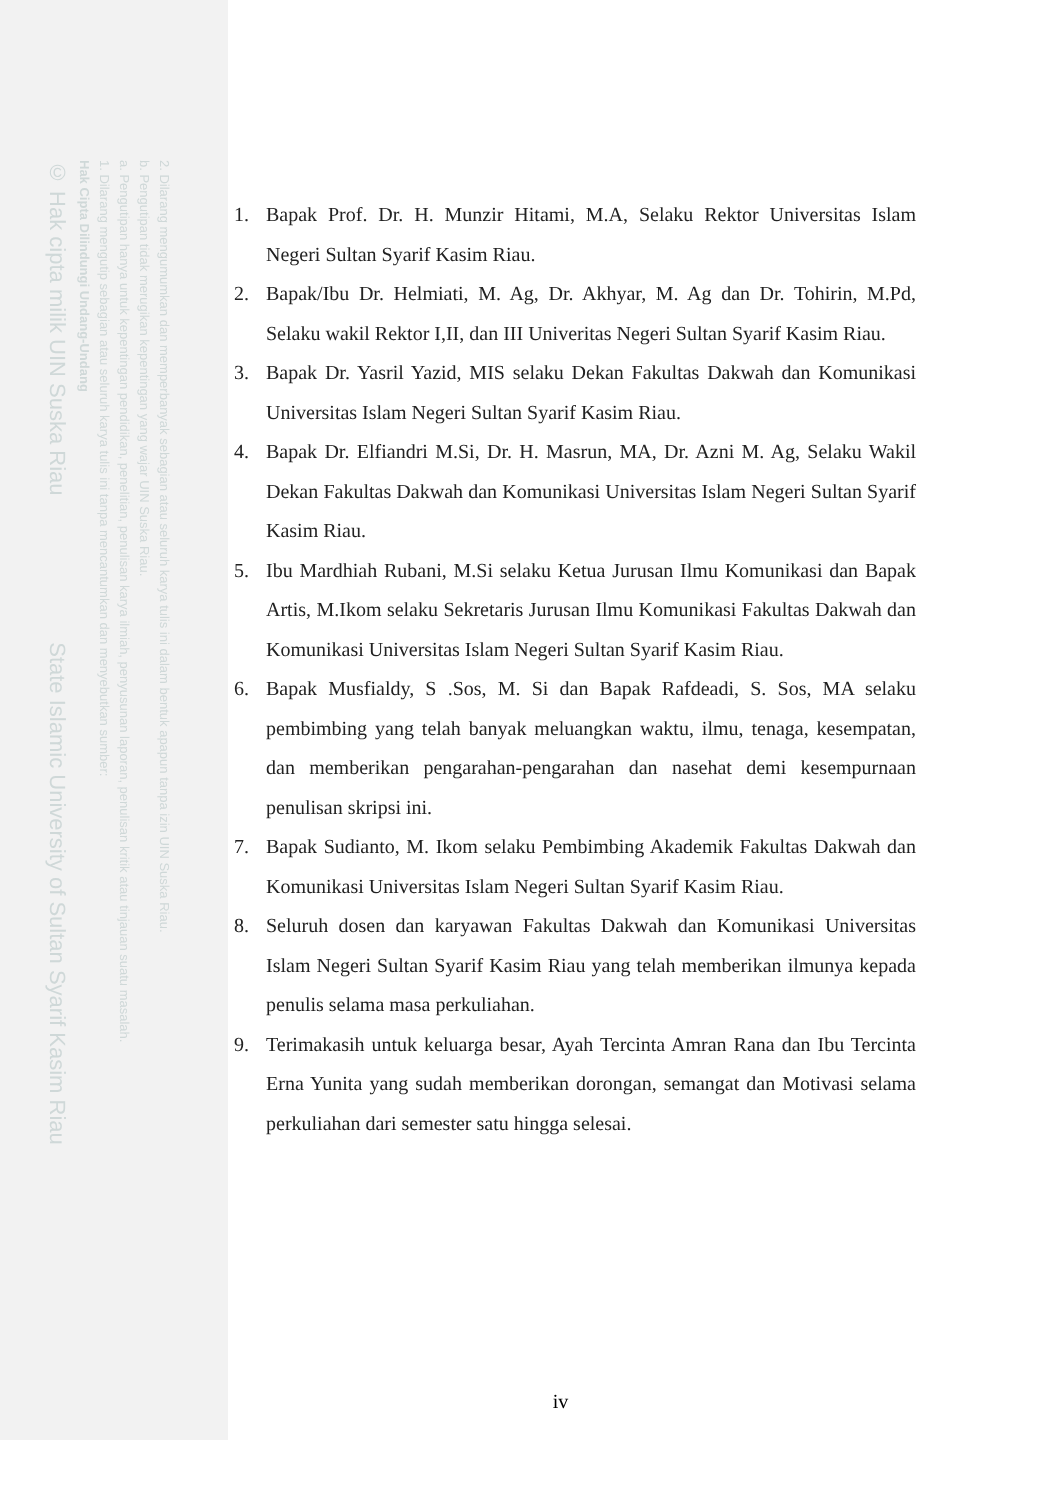2. Dilarang mengumumkan dan memperbanyak sebagian atau seluruh karya tulis ini dalam bentuk apapun tanpa izin UIN Suska Riau.
b. Pengutipan tidak merugikan kepentingan yang wajar UIN Suska Riau.
a. Pengutipan hanya untuk kepentingan pendidikan, penelitian, penulisan karya ilmiah, penyusunan laporan, penulisan kritik atau tinjauan suatu masalah.
1. Dilarang mengutip sebagian atau seluruh karya tulis ini tanpa mencantumkan dan menyebutkan sumber:
Hak Cipta Dilindungi Undang-Undang
© Hak cipta milik UIN Suska Riau State Islamic University of Sultan Syarif Kasim Riau
1. Bapak Prof. Dr. H. Munzir Hitami, M.A, Selaku Rektor Universitas Islam Negeri Sultan Syarif Kasim Riau.
2. Bapak/Ibu Dr. Helmiati, M. Ag, Dr. Akhyar, M. Ag dan Dr. Tohirin, M.Pd, Selaku wakil Rektor I,II, dan III Univeritas Negeri Sultan Syarif Kasim Riau.
3. Bapak Dr. Yasril Yazid, MIS selaku Dekan Fakultas Dakwah dan Komunikasi Universitas Islam Negeri Sultan Syarif Kasim Riau.
4. Bapak Dr. Elfiandri M.Si, Dr. H. Masrun, MA, Dr. Azni M. Ag, Selaku Wakil Dekan Fakultas Dakwah dan Komunikasi Universitas Islam Negeri Sultan Syarif Kasim Riau.
5. Ibu Mardhiah Rubani, M.Si selaku Ketua Jurusan Ilmu Komunikasi dan Bapak Artis, M.Ikom selaku Sekretaris Jurusan Ilmu Komunikasi Fakultas Dakwah dan Komunikasi Universitas Islam Negeri Sultan Syarif Kasim Riau.
6. Bapak Musfialdy, S .Sos, M. Si dan Bapak Rafdeadi, S. Sos, MA selaku pembimbing yang telah banyak meluangkan waktu, ilmu, tenaga, kesempatan, dan memberikan pengarahan-pengarahan dan nasehat demi kesempurnaan penulisan skripsi ini.
7. Bapak Sudianto, M. Ikom selaku Pembimbing Akademik Fakultas Dakwah dan Komunikasi Universitas Islam Negeri Sultan Syarif Kasim Riau.
8. Seluruh dosen dan karyawan Fakultas Dakwah dan Komunikasi Universitas Islam Negeri Sultan Syarif Kasim Riau yang telah memberikan ilmunya kepada penulis selama masa perkuliahan.
9. Terimakasih untuk keluarga besar, Ayah Tercinta Amran Rana dan Ibu Tercinta Erna Yunita yang sudah memberikan dorongan, semangat dan Motivasi selama perkuliahan dari semester satu hingga selesai.
iv